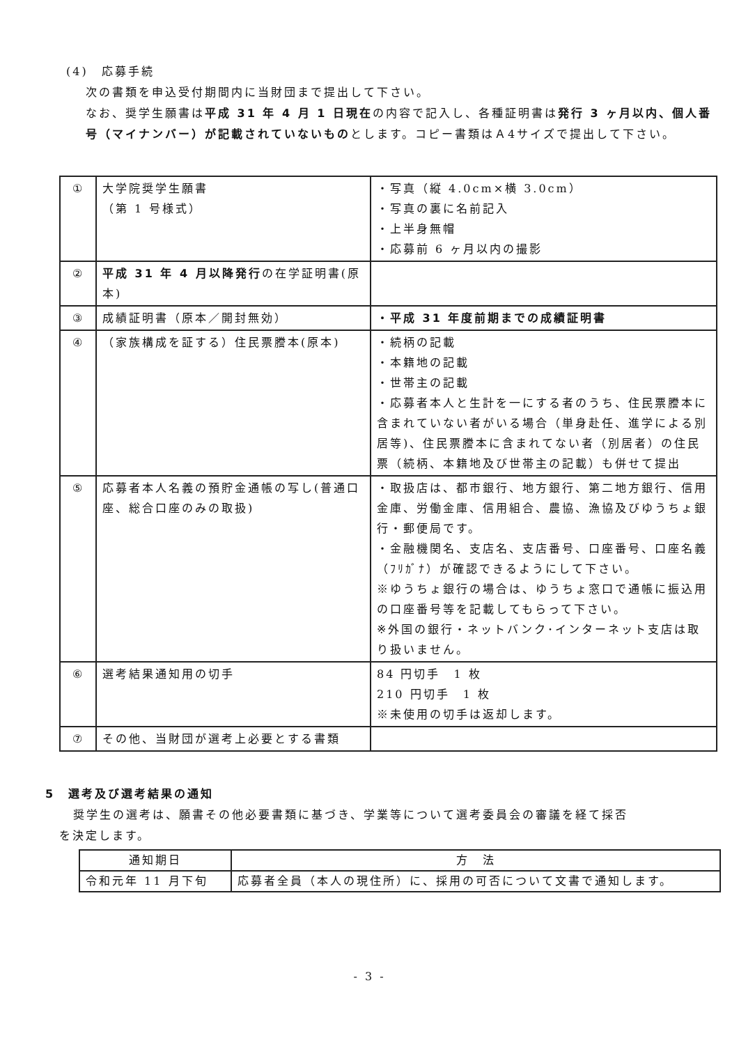(4)　応募手続
次の書類を申込受付期間内に当財団まで提出して下さい。
なお、奨学生願書は平成 31 年 4 月 1 日現在の内容で記入し、各種証明書は発行 3 ヶ月以内、個人番号（マイナンバー）が記載されていないものとします。コピー書類はＡ4サイズで提出して下さい。
| ① | 大学院奨学生願書 （第 1 号様式） | ・写真（縦 4.0cm×横 3.0cm） ・写真の裏に名前記入 ・上半身無帽 ・応募前 6 ヶ月以内の撮影 |
| ② | 平成 31 年 4 月以降発行 の在学証明書(原本) | |
| ③ | 成績証明書（原本／開封無効） | ・平成 31 年度前期までの成績証明書 |
| ④ | （家族構成を証する）住民票謄本(原本) | ・続柄の記載 ・本籍地の記載 ・世帯主の記載 ・応募者本人と生計を一にする者のうち、住民票謄本に含まれていない者がいる場合（単身赴任、進学による別居等)、住民票謄本に含まれてない者（別居者）の住民票（続柄、本籍地及び世帯主の記載）も併せて提出 |
| ⑤ | 応募者本人名義の預貯金通帳の写し(普通口座、総合口座のみの取扱) | ・取扱店は、都市銀行、地方銀行、第二地方銀行、信用金庫、労働金庫、信用組合、農協、漁協及びゆうちょ銀行・郵便局です。 ・金融機関名、支店名、支店番号、口座番号、口座名義（ﾌﾘｶﾞﾅ）が確認できるようにして下さい。 ※ゆうちょ銀行の場合は、ゆうちょ窓口で通帳に振込用の口座番号等を記載してもらって下さい。 ※外国の銀行・ネットバンク･インターネット支店は取り扱いません。 |
| ⑥ | 選考結果通知用の切手 | 84 円切手 1 枚 210 円切手 1 枚 ※未使用の切手は返却します。 |
| ⑦ | その他、当財団が選考上必要とする書類 | |
5　選考及び選考結果の通知
奨学生の選考は、願書その他必要書類に基づき、学業等について選考委員会の審議を経て採否
を決定します。
| 通知期日 | 方 法 |
| --- | --- |
| 令和元年 11 月下旬 | 応募者全員（本人の現住所）に、採用の可否について文書で通知します。 |
- 3 -